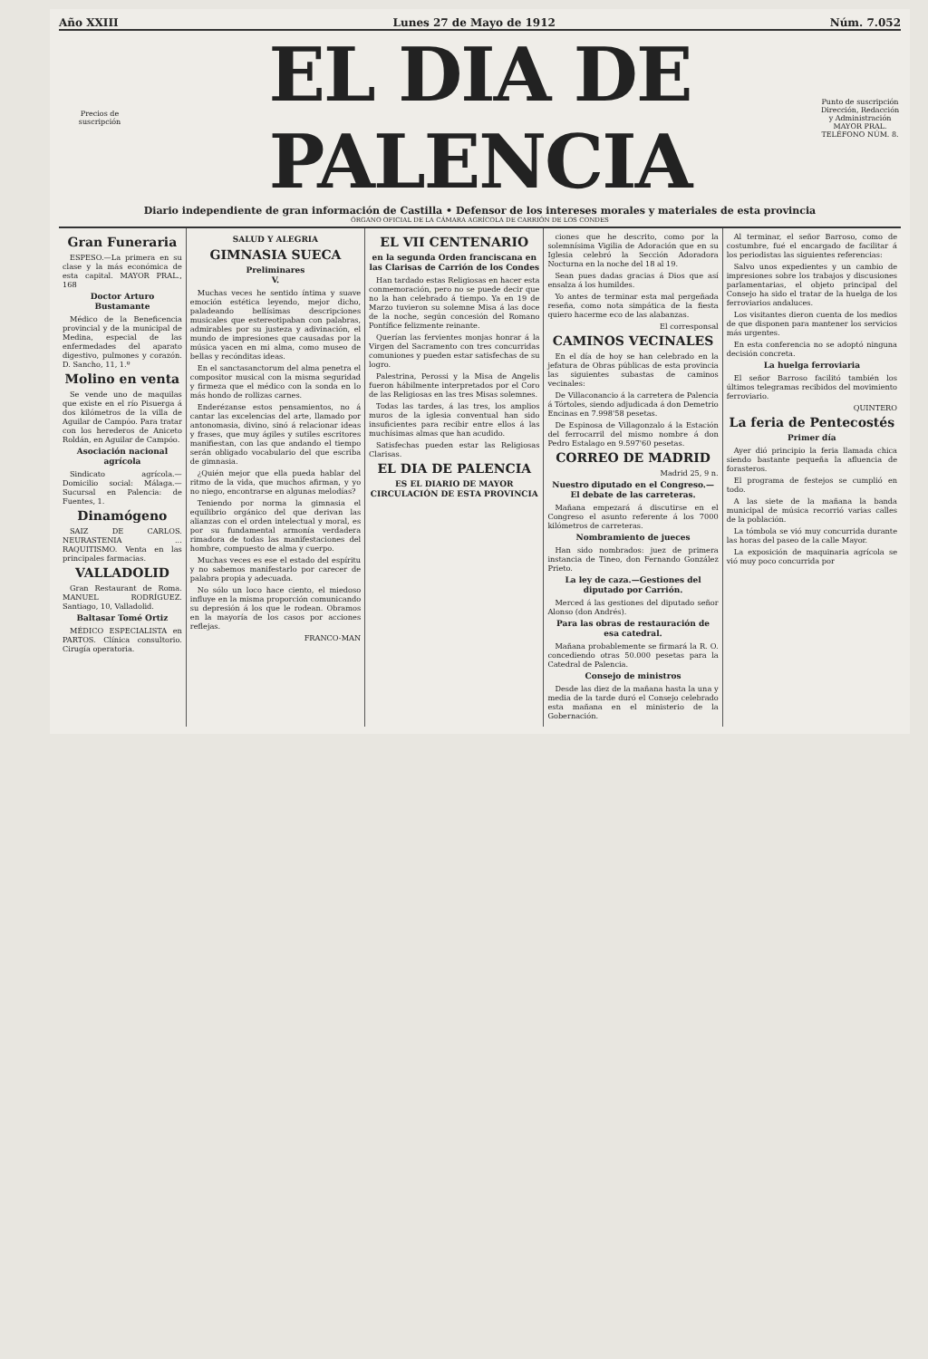Año XXIII Lunes 27 de Mayo de 1912 Núm. 7.052
Precios de suscripción
EL DIA DE PALENCIA
Punto de suscripción
Dirección, Redacción y Administración
MAYOR PRAL.
TELÉFONO NÚM. 8.
Diario independiente de gran información de Castilla • Defensor de los intereses morales y materiales de esta provincia
ÓRGANO OFICIAL DE LA CÁMARA AGRÍCOLA DE CARRIÓN DE LOS CONDES
Gran Funeraria
ESPESO.—La primera en su clase y la más económica de esta capital. MAYOR PRAL., 168
Doctor Arturo Bustamante
Médico de la Beneficencia provincial y de la municipal de Medina, especial de las enfermedades del aparato digestivo, pulmones y corazón. D. Sancho, 11, 1.º
Molino en venta
Se vende uno de maquilas que existe en el río Pisuerga á dos kilómetros de la villa de Aguilar de Campóo. Para tratar con los herederos de Aniceto Roldán, en Aguilar de Campóo.
Asociación nacional agrícola
Sindicato agrícola.—Domicilio social: Málaga.—Sucursal en Palencia: de Fuentes, 1.
Dinamógeno
SAIZ DE CARLOS. NEURASTENIA ... RAQUITISMO. Venta en las principales farmacias.
VALLADOLID
Gran Restaurant de Roma. MANUEL RODRÍGUEZ. Santiago, 10, Valladolid.
Baltasar Tomé Ortiz
MÉDICO ESPECIALISTA en PARTOS. Clínica consultorio. Cirugía operatoria.
SALUD Y ALEGRIA
GIMNASIA SUECA
Preliminares
V.
Muchas veces he sentido íntima y suave emoción estética leyendo, mejor dicho, paladeando bellísimas descripciones musicales que estereotipaban con palabras, admirables por su justeza y adivinación, el mundo de impresiones que causadas por la música yacen en mi alma, como museo de bellas y recónditas ideas.
En el sanctasanctorum del alma penetra el compositor musical con la misma seguridad y firmeza que el médico con la sonda en lo más hondo de rollizas carnes.
Enderézanse estos pensamientos, no á cantar las excelencias del arte, llamado por antonomasia, divino, sinó á relacionar ideas y frases, que muy ágiles y sutiles escritores manifiestan, con las que andando el tiempo serán obligado vocabulario del que escriba de gimnasia.
¿Quién mejor que ella pueda hablar del ritmo de la vida, que muchos afirman, y yo no niego, encontrarse en algunas melodías?
Teniendo por norma la gimnasia el equilibrio orgánico del que derivan las alianzas con el orden intelectual y moral, es por su fundamental armonía verdadera rimadora de todas las manifestaciones del hombre, compuesto de alma y cuerpo.
Muchas veces es ese el estado del espíritu y no sabemos manifestarlo por carecer de palabra propia y adecuada.
No sólo un loco hace ciento, el miedoso influye en la misma proporción comunicando su depresión á los que le rodean. Obramos en la mayoría de los casos por acciones reflejas.
FRANCO-MAN
EL VII CENTENARIO
en la segunda Orden franciscana en las Clarisas de Carrión de los Condes
Han tardado estas Religiosas en hacer esta conmemoración, pero no se puede decir que no la han celebrado á tiempo. Ya en 19 de Marzo tuvieron su solemne Misa á las doce de la noche, según concesión del Romano Pontífice felizmente reinante.
Querían las fervientes monjas honrar á la Virgen del Sacramento con tres concurridas comuniones y pueden estar satisfechas de su logro.
Palestrina, Perossi y la Misa de Angelis fueron hábilmente interpretados por el Coro de las Religiosas en las tres Misas solemnes.
Todas las tardes, á las tres, los amplios muros de la iglesia conventual han sido insuficientes para recibir entre ellos á las muchísimas almas que han acudido.
Satisfechas pueden estar las Religiosas Clarisas.
EL DIA DE PALENCIA
ES EL DIARIO DE MAYOR CIRCULACIÓN DE ESTA PROVINCIA
ciones que he descrito, como por la solemnísima Vigilia de Adoración que en su Iglesia celebró la Sección Adoradora Nocturna en la noche del 18 al 19.
Sean pues dadas gracias á Dios que así ensalza á los humildes.
Yo antes de terminar esta mal pergeñada reseña, como nota simpática de la fiesta quiero hacerme eco de las alabanzas.
El corresponsal
CAMINOS VECINALES
En el día de hoy se han celebrado en la jefatura de Obras públicas de esta provincia las siguientes subastas de caminos vecinales:
De Villaconancio á la carretera de Palencia á Tórtoles, siendo adjudicada á don Demetrio Encinas en 7.998'58 pesetas.
De Espinosa de Villagonzalo á la Estación del ferrocarril del mismo nombre á don Pedro Estalago en 9.597'60 pesetas.
CORREO DE MADRID
Madrid 25, 9 n.
Nuestro diputado en el Congreso.—El debate de las carreteras.
Mañana empezará á discutirse en el Congreso el asunto referente á los 7000 kilómetros de carreteras.
Nombramiento de jueces
Han sido nombrados: juez de primera instancia de Tineo, don Fernando González Prieto.
La ley de caza.—Gestiones del diputado por Carrión.
Merced á las gestiones del diputado señor Alonso (don Andrés).
Para las obras de restauración de esa catedral.
Mañana probablemente se firmará la R. O. concediendo otras 50.000 pesetas para la Catedral de Palencia.
Consejo de ministros
Desde las diez de la mañana hasta la una y media de la tarde duró el Consejo celebrado esta mañana en el ministerio de la Gobernación.
Al terminar, el señor Barroso, como de costumbre, fué el encargado de facilitar á los periodistas las siguientes referencias:
Salvo unos expedientes y un cambio de impresiones sobre los trabajos y discusiones parlamentarias, el objeto principal del Consejo ha sido el tratar de la huelga de los ferroviarios andaluces.
Los visitantes dieron cuenta de los medios de que disponen para mantener los servicios más urgentes.
En esta conferencia no se adoptó ninguna decisión concreta.
La huelga ferroviaria
El señor Barroso facilitó también los últimos telegramas recibidos del movimiento ferroviario.
QUINTERO
La feria de Pentecostés
Primer día
Ayer dió principio la feria llamada chica siendo bastante pequeña la afluencia de forasteros.
El programa de festejos se cumplió en todo.
A las siete de la mañana la banda municipal de música recorrió varias calles de la población.
La tómbola se vió muy concurrida durante las horas del paseo de la calle Mayor.
La exposición de maquinaria agrícola se vió muy poco concurrida por